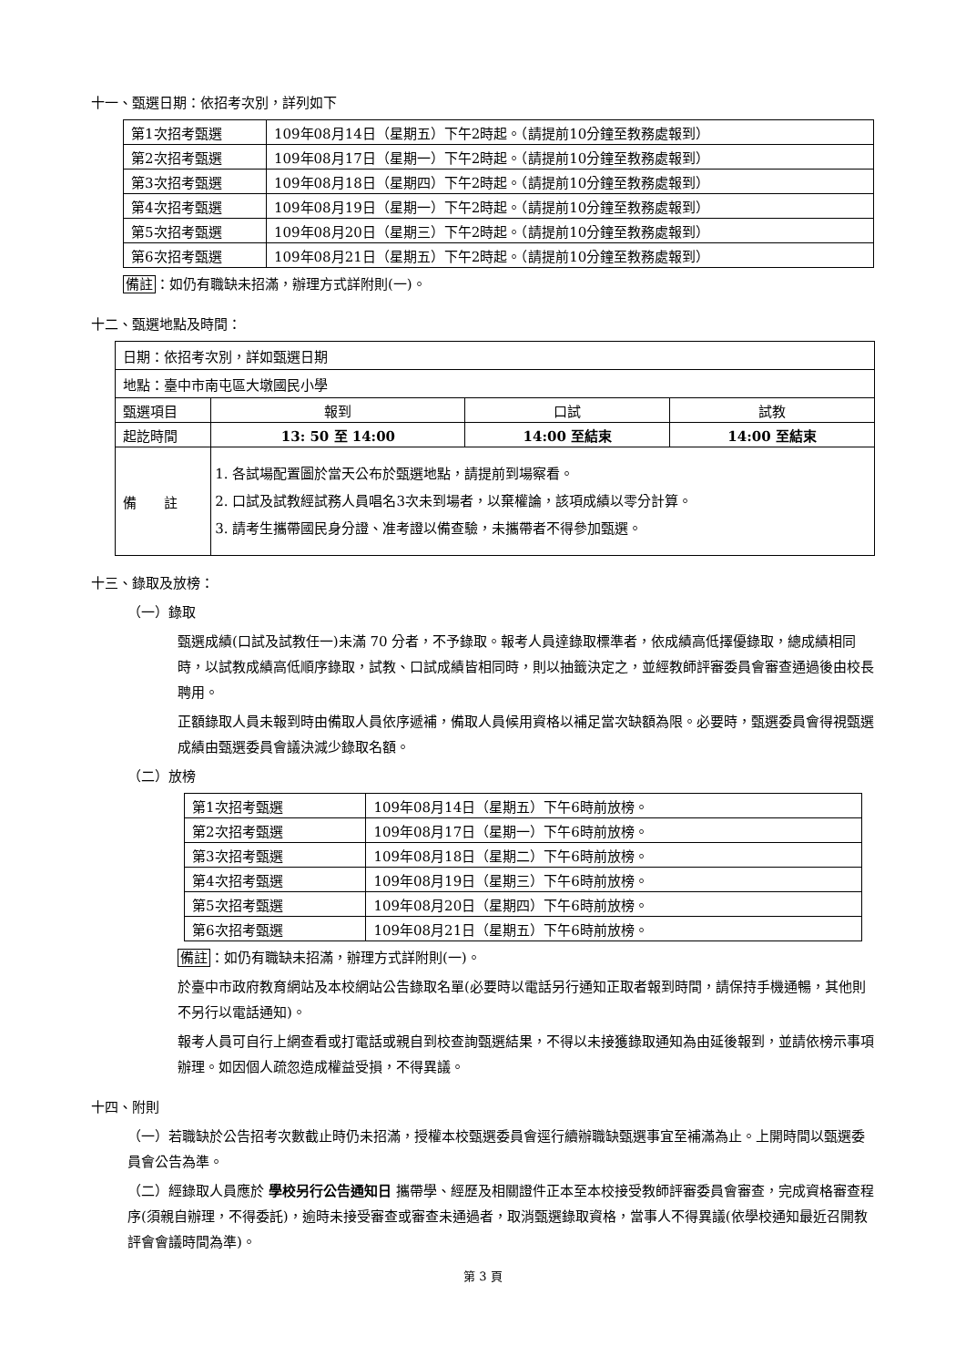十一、甄選日期：依招考次別，詳列如下
| 第1次招考甄選 | 109年08月14日（星期五）下午2時起。（請提前10分鐘至教務處報到） |
| 第2次招考甄選 | 109年08月17日（星期一）下午2時起。（請提前10分鐘至教務處報到） |
| 第3次招考甄選 | 109年08月18日（星期四）下午2時起。（請提前10分鐘至教務處報到） |
| 第4次招考甄選 | 109年08月19日（星期一）下午2時起。（請提前10分鐘至教務處報到） |
| 第5次招考甄選 | 109年08月20日（星期三）下午2時起。（請提前10分鐘至教務處報到） |
| 第6次招考甄選 | 109年08月21日（星期五）下午2時起。（請提前10分鐘至教務處報到） |
備註：如仍有職缺未招滿，辦理方式詳附則(一)。
十二、甄選地點及時間：
| 日期：依招考次別，詳如甄選日期 | | | |
| 地點：臺中市南屯區大墩國民小學 | | | |
| 甄選項目 | 報到 | 口試 | 試教 |
| 起訖時間 | 13: 50 至 14:00 | 14:00 至結束 | 14:00 至結束 |
| 備 註 | 1. 各試場配置圖於當天公布於甄選地點，請提前到場察看。 2. 口試及試教經試務人員唱名3次未到場者，以棄權論，該項成績以零分計算。 3. 請考生攜帶國民身分證、准考證以備查驗，未攜帶者不得參加甄選。 | | |
十三、錄取及放榜：
（一）錄取
甄選成績(口試及試教任一)未滿 70 分者，不予錄取。報考人員達錄取標準者，依成績高低擇優錄取，總成績相同時，以試教成績高低順序錄取，試教、口試成績皆相同時，則以抽籤決定之，並經教師評審委員會審查通過後由校長聘用。
正額錄取人員未報到時由備取人員依序遞補，備取人員候用資格以補足當次缺額為限。必要時，甄選委員會得視甄選成績由甄選委員會議決減少錄取名額。
（二）放榜
| 第1次招考甄選 | 109年08月14日（星期五）下午6時前放榜。 |
| 第2次招考甄選 | 109年08月17日（星期一）下午6時前放榜。 |
| 第3次招考甄選 | 109年08月18日（星期二）下午6時前放榜。 |
| 第4次招考甄選 | 109年08月19日（星期三）下午6時前放榜。 |
| 第5次招考甄選 | 109年08月20日（星期四）下午6時前放榜。 |
| 第6次招考甄選 | 109年08月21日（星期五）下午6時前放榜。 |
備註：如仍有職缺未招滿，辦理方式詳附則(一)。
於臺中市政府教育網站及本校網站公告錄取名單(必要時以電話另行通知正取者報到時間，請保持手機通暢，其他則不另行以電話通知)。
報考人員可自行上網查看或打電話或親自到校查詢甄選結果，不得以未接獲錄取通知為由延後報到，並請依榜示事項辦理。如因個人疏忽造成權益受損，不得異議。
十四、附則
（一）若職缺於公告招考次數截止時仍未招滿，授權本校甄選委員會逕行續辦職缺甄選事宜至補滿為止。上開時間以甄選委員會公告為準。
（二）經錄取人員應於 學校另行公告通知日 攜帶學、經歷及相關證件正本至本校接受教師評審委員會審查，完成資格審查程序(須親自辦理，不得委託)，逾時未接受審查或審查未通過者，取消甄選錄取資格，當事人不得異議(依學校通知最近召開教評會會議時間為準)。
第 3 頁